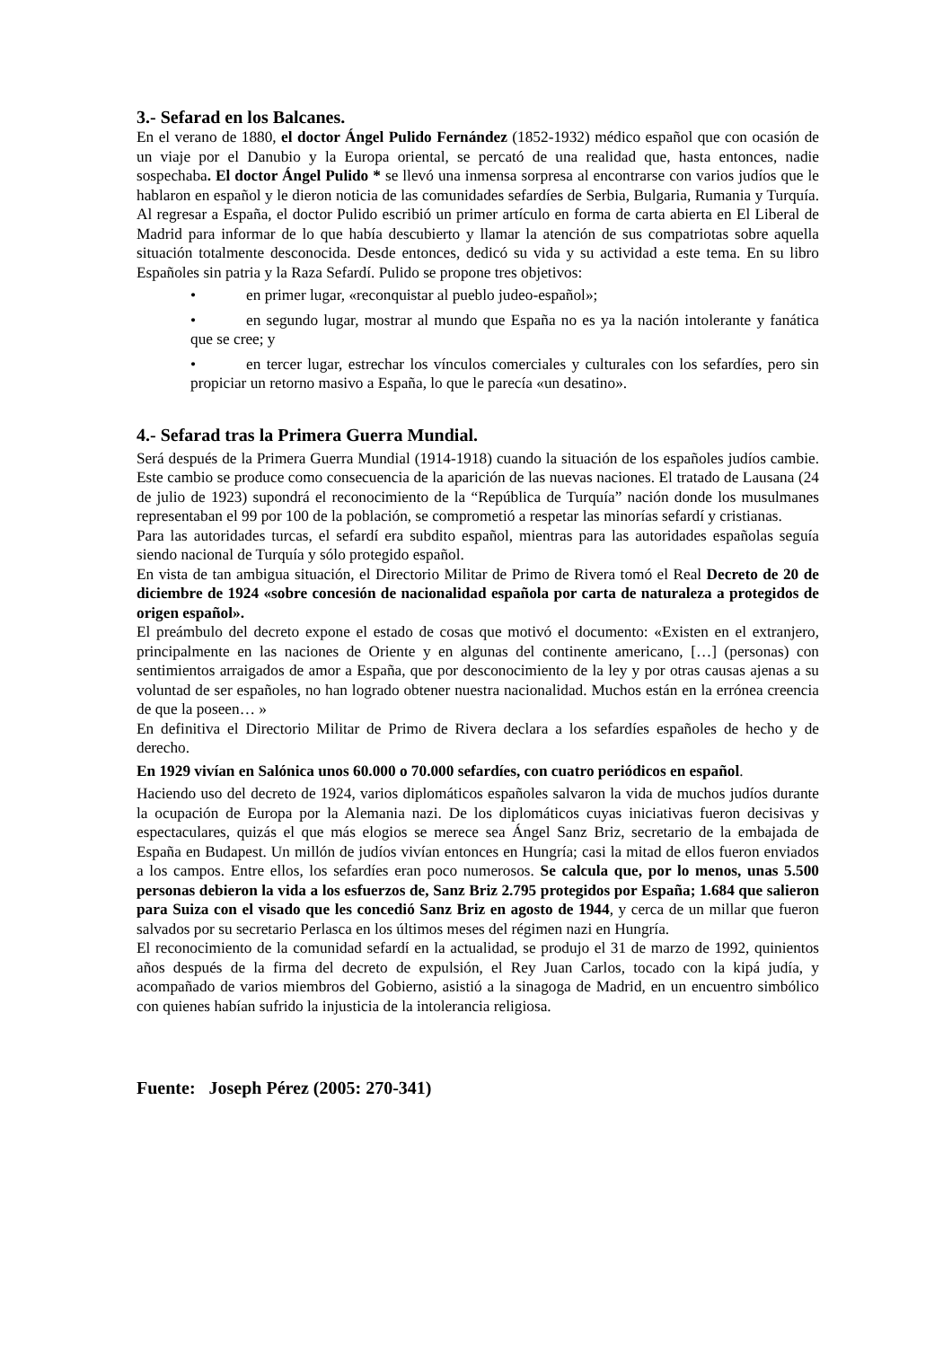3.- Sefarad en los Balcanes.
En el verano de 1880, el doctor Ángel Pulido Fernández (1852-1932) médico español que con ocasión de un viaje por el Danubio y la Europa oriental, se percató de una realidad que, hasta entonces, nadie sospechaba. El doctor Ángel Pulido * se llevó una inmensa sorpresa al encontrarse con varios judíos que le hablaron en español y le dieron noticia de las comunidades sefardíes de Serbia, Bulgaria, Rumania y Turquía. Al regresar a España, el doctor Pulido escribió un primer artículo en forma de carta abierta en El Liberal de Madrid para informar de lo que había descubierto y llamar la atención de sus compatriotas sobre aquella situación totalmente desconocida. Desde entonces, dedicó su vida y su actividad a este tema. En su libro Españoles sin patria y la Raza Sefardí. Pulido se propone tres objetivos:
• en primer lugar, «reconquistar al pueblo judeo-español»;
• en segundo lugar, mostrar al mundo que España no es ya la nación intolerante y fanática que se cree; y
• en tercer lugar, estrechar los vínculos comerciales y culturales con los sefardíes, pero sin propiciar un retorno masivo a España, lo que le parecía «un desatino».
4.- Sefarad tras la Primera Guerra Mundial.
Será después de la Primera Guerra Mundial (1914-1918) cuando la situación de los españoles judíos cambie. Este cambio se produce como consecuencia de la aparición de las nuevas naciones. El tratado de Lausana (24 de julio de 1923) supondrá el reconocimiento de la “República de Turquía” nación donde los musulmanes representaban el 99 por 100 de la población, se comprometió a respetar las minorías sefardí y cristianas.
Para las autoridades turcas, el sefardí era subdito español, mientras para las autoridades españolas seguía siendo nacional de Turquía y sólo protegido español.
En vista de tan ambigua situación, el Directorio Militar de Primo de Rivera tomó el Real Decreto de 20 de diciembre de 1924 «sobre concesión de nacionalidad española por carta de naturaleza a protegidos de origen español».
El preámbulo del decreto expone el estado de cosas que motivó el documento: «Existen en el extranjero, principalmente en las naciones de Oriente y en algunas del continente americano, […] (personas) con sentimientos arraigados de amor a España, que por desconocimiento de la ley y por otras causas ajenas a su voluntad de ser españoles, no han logrado obtener nuestra nacionalidad. Muchos están en la errónea creencia de que la poseen… »
En definitiva el Directorio Militar de Primo de Rivera declara a los sefardíes españoles de hecho y de derecho.
En 1929 vivían en Salónica unos 60.000 o 70.000 sefardíes, con cuatro periódicos en español.
Haciendo uso del decreto de 1924, varios diplomáticos españoles salvaron la vida de muchos judíos durante la ocupación de Europa por la Alemania nazi. De los diplomáticos cuyas iniciativas fueron decisivas y espectaculares, quizás el que más elogios se merece sea Ángel Sanz Briz, secretario de la embajada de España en Budapest. Un millón de judíos vivían entonces en Hungría; casi la mitad de ellos fueron enviados a los campos. Entre ellos, los sefardíes eran poco numerosos. Se calcula que, por lo menos, unas 5.500 personas debieron la vida a los esfuerzos de, Sanz Briz 2.795 protegidos por España; 1.684 que salieron para Suiza con el visado que les concedió Sanz Briz en agosto de 1944, y cerca de un millar que fueron salvados por su secretario Perlasca en los últimos meses del régimen nazi en Hungría.
El reconocimiento de la comunidad sefardí en la actualidad, se produjo el 31 de marzo de 1992, quinientos años después de la firma del decreto de expulsión, el Rey Juan Carlos, tocado con la kipá judía, y acompañado de varios miembros del Gobierno, asistió a la sinagoga de Madrid, en un encuentro simbólico con quienes habían sufrido la injusticia de la intolerancia religiosa.
Fuente: Joseph Pérez (2005: 270-341)